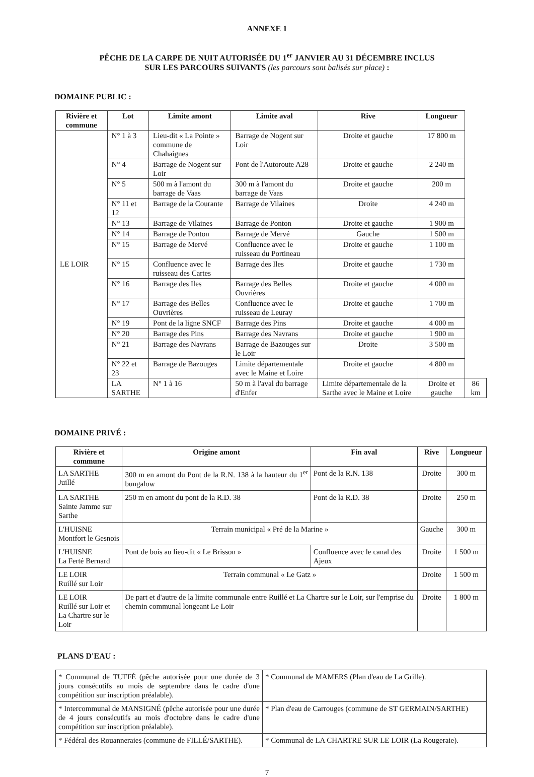ANNEXE 1
PÊCHE DE LA CARPE DE NUIT AUTORISÉE DU 1<sup>er</sup> JANVIER AU 31 DÉCEMBRE INCLUS
SUR LES PARCOURS SUIVANTS (les parcours sont balisés sur place) :
DOMAINE PUBLIC :
| Rivière et commune | Lot | Limite amont | Limite aval | Rive | Longueur | |
| --- | --- | --- | --- | --- | --- | --- |
| LE LOIR | N° 1 à 3 | Lieu-dit « La Pointe » commune de Chahaignes | Barrage de Nogent sur Loir | Droite et gauche | 17 800 m | |
| | N° 4 | Barrage de Nogent sur Loir | Pont de l'Autoroute A28 | Droite et gauche | 2 240 m | |
| | N° 5 | 500 m à l'amont du barrage de Vaas | 300 m à l'amont du barrage de Vaas | Droite et gauche | 200 m | |
| | N° 11 et 12 | Barrage de la Courante | Barrage de Vilaines | Droite | 4 240 m | |
| | N° 13 | Barrage de Vilaines | Barrage de Ponton | Droite et gauche | 1 900 m | |
| | N° 14 | Barrage de Ponton | Barrage de Mervé | Gauche | 1 500 m | |
| | N° 15 | Barrage de Mervé | Confluence avec le ruisseau du Portineau | Droite et gauche | 1 100 m | |
| | N° 15 | Confluence avec le ruisseau des Cartes | Barrage des Iles | Droite et gauche | 1 730 m | |
| | N° 16 | Barrage des Iles | Barrage des Belles Ouvrières | Droite et gauche | 4 000 m | |
| | N° 17 | Barrage des Belles Ouvrières | Confluence avec le ruisseau de Leuray | Droite et gauche | 1 700 m | |
| | N° 19 | Pont de la ligne SNCF | Barrage des Pins | Droite et gauche | 4 000 m | |
| | N° 20 | Barrage des Pins | Barrage des Navrans | Droite et gauche | 1 900 m | |
| | N° 21 | Barrage des Navrans | Barrage de Bazouges sur le Loir | Droite | 3 500 m | |
| | N° 22 et 23 | Barrage de Bazouges | Limite départementale avec le Maine et Loire | Droite et gauche | 4 800 m | |
| | LA SARTHE | N° 1 à 16 | 50 m à l'aval du barrage d'Enfer | Limite départementale de la Sarthe avec le Maine et Loire | Droite et gauche | 86 km |
DOMAINE PRIVÉ :
| Rivière et commune | Origine amont | Fin aval | Rive | Longueur |
| --- | --- | --- | --- | --- |
| LA SARTHE Juillé | 300 m en amont du Pont de la R.N. 138 à la hauteur du 1<sup>er</sup> bungalow | Pont de la R.N. 138 | Droite | 300 m |
| LA SARTHE Sainte Jamme sur Sarthe | 250 m en amont du pont de la R.D. 38 | Pont de la R.D. 38 | Droite | 250 m |
| L'HUISNE Montfort le Gesnois | Terrain municipal « Pré de la Marine » | | Gauche | 300 m |
| L'HUISNE La Ferté Bernard | Pont de bois au lieu-dit « Le Brisson » | Confluence avec le canal des Ajeux | Droite | 1 500 m |
| LE LOIR Ruillé sur Loir | Terrain communal « Le Gatz » | | Droite | 1 500 m |
| LE LOIR Ruillé sur Loir et La Chartre sur le Loir | De part et d'autre de la limite communale entre Ruillé et La Chartre sur le Loir, sur l'emprise du chemin communal longeant Le Loir | | Droite | 1 800 m |
PLANS D'EAU :
| * Communal de TUFFÉ (pêche autorisée pour une durée de 3 jours consécutifs au mois de septembre dans le cadre d'une compétition sur inscription préalable). | * Communal de MAMERS (Plan d'eau de La Grille). |
| * Intercommunal de MANSIGNÉ (pêche autorisée pour une durée de 4 jours consécutifs au mois d'octobre dans le cadre d'une compétition sur inscription préalable). | * Plan d'eau de Carrouges (commune de ST GERMAIN/SARTHE) |
| * Fédéral des Rouanneraies (commune de FILLÉ/SARTHE). | * Communal de LA CHARTRE SUR LE LOIR (La Rougeraie). |
7